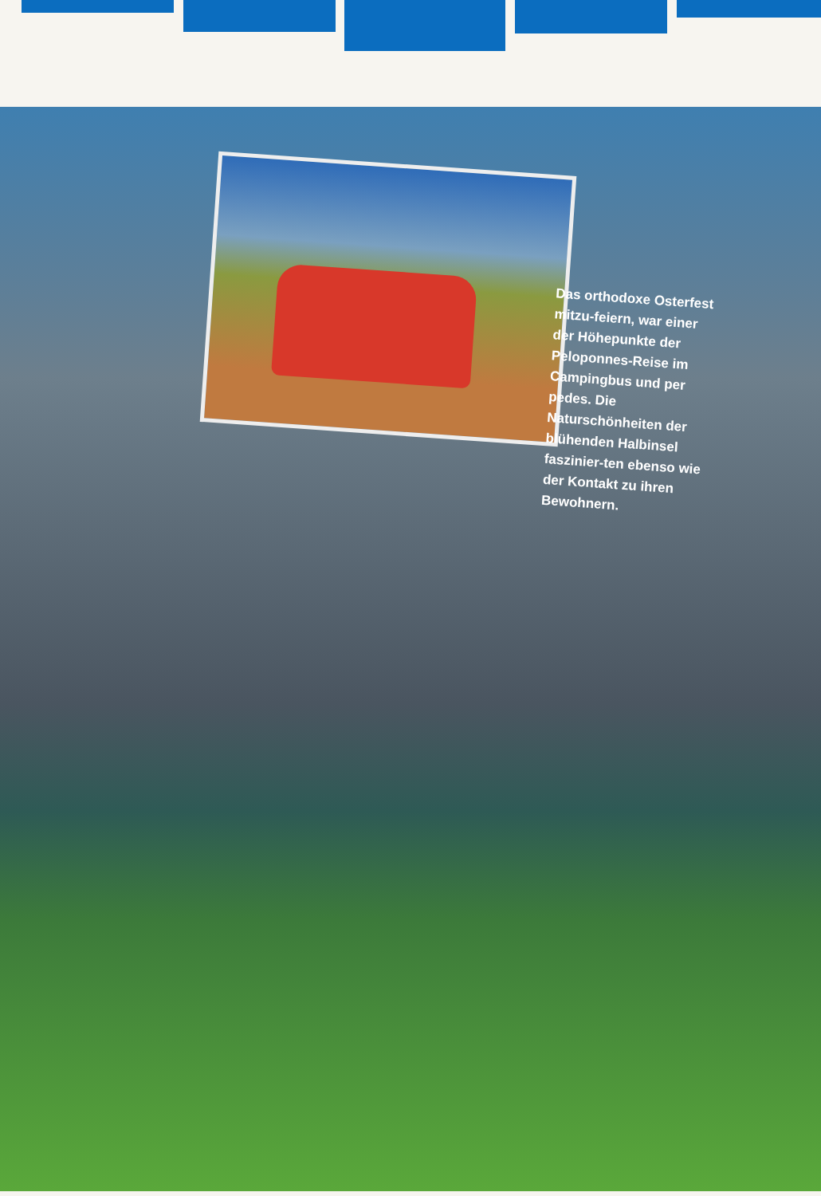Das orthodoxe Osterfest mitzu-feiern, war einer der Höhepunkte der Peloponnes-Reise im Campingbus und per pedes. Die Naturschönheiten der blühenden Halbinsel faszinier-ten ebenso wie der Kontakt zu ihren Bewohnern.